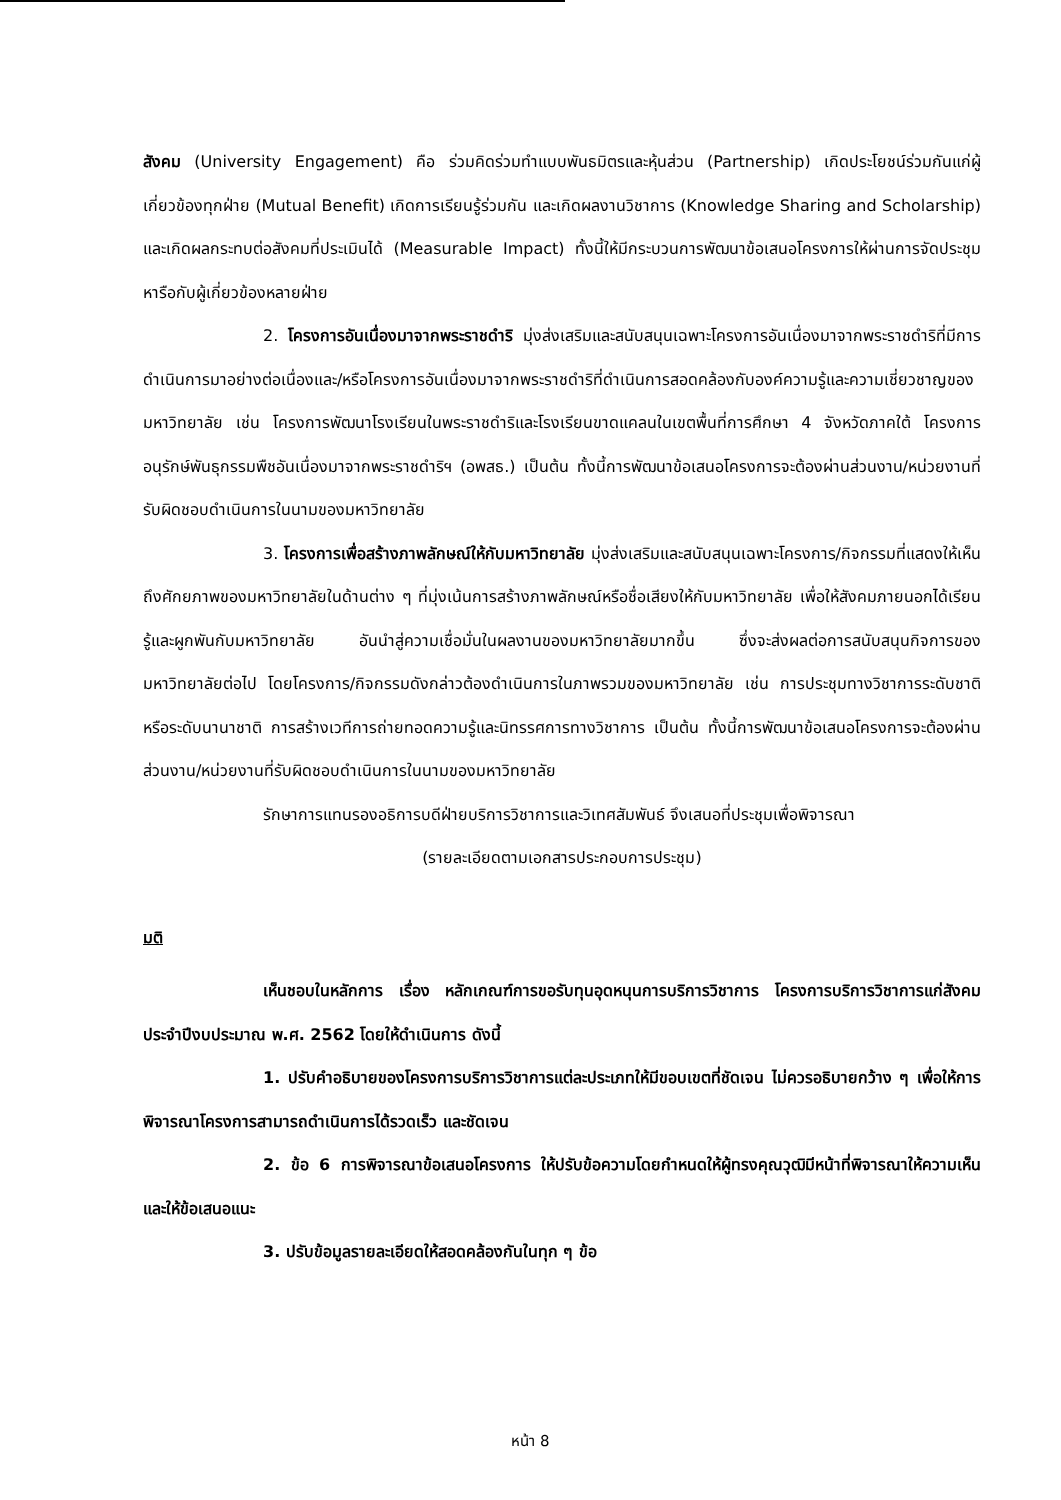สังคม (University Engagement) คือ ร่วมคิดร่วมทำแบบพันธมิตรและหุ้นส่วน (Partnership) เกิดประโยชน์ร่วมกันแก่ผู้เกี่ยวข้องทุกฝ่าย (Mutual Benefit) เกิดการเรียนรู้ร่วมกัน และเกิดผลงานวิชาการ (Knowledge Sharing and Scholarship) และเกิดผลกระทบต่อสังคมที่ประเมินได้ (Measurable Impact) ทั้งนี้ให้มีกระบวนการพัฒนาข้อเสนอโครงการให้ผ่านการจัดประชุมหารือกับผู้เกี่ยวข้องหลายฝ่าย
2. โครงการอันเนื่องมาจากพระราชดำริ มุ่งส่งเสริมและสนับสนุนเฉพาะโครงการอันเนื่องมาจากพระราชดำริที่มีการดำเนินการมาอย่างต่อเนื่องและ/หรือโครงการอันเนื่องมาจากพระราชดำริที่ดำเนินการสอดคล้องกับองค์ความรู้และความเชี่ยวชาญของมหาวิทยาลัย เช่น โครงการพัฒนาโรงเรียนในพระราชดำริและโรงเรียนขาดแคลนในเขตพื้นที่การศึกษา 4 จังหวัดภาคใต้ โครงการอนุรักษ์พันธุกรรมพืชอันเนื่องมาจากพระราชดำริฯ (อพสธ.) เป็นต้น ทั้งนี้การพัฒนาข้อเสนอโครงการจะต้องผ่านส่วนงาน/หน่วยงานที่รับผิดชอบดำเนินการในนามของมหาวิทยาลัย
3. โครงการเพื่อสร้างภาพลักษณ์ให้กับมหาวิทยาลัย มุ่งส่งเสริมและสนับสนุนเฉพาะโครงการ/กิจกรรมที่แสดงให้เห็นถึงศักยภาพของมหาวิทยาลัยในด้านต่าง ๆ ที่มุ่งเน้นการสร้างภาพลักษณ์หรือชื่อเสียงให้กับมหาวิทยาลัย เพื่อให้สังคมภายนอกได้เรียนรู้และผูกพันกับมหาวิทยาลัย อันนำสู่ความเชื่อมั่นในผลงานของมหาวิทยาลัยมากขึ้น ซึ่งจะส่งผลต่อการสนับสนุนกิจการของมหาวิทยาลัยต่อไป โดยโครงการ/กิจกรรมดังกล่าวต้องดำเนินการในภาพรวมของมหาวิทยาลัย เช่น การประชุมทางวิชาการระดับชาติหรือระดับนานาชาติ การสร้างเวทีการถ่ายทอดความรู้และนิทรรศการทางวิชาการ เป็นต้น ทั้งนี้การพัฒนาข้อเสนอโครงการจะต้องผ่านส่วนงาน/หน่วยงานที่รับผิดชอบดำเนินการในนามของมหาวิทยาลัย
รักษาการแทนรองอธิการบดีฝ่ายบริการวิชาการและวิเทศสัมพันธ์ จึงเสนอที่ประชุมเพื่อพิจารณา
(รายละเอียดตามเอกสารประกอบการประชุม)
มติ
เห็นชอบในหลักการ เรื่อง หลักเกณฑ์การขอรับทุนอุดหนุนการบริการวิชาการ โครงการบริการวิชาการแก่สังคม ประจำปีงบประมาณ พ.ศ. 2562 โดยให้ดำเนินการ ดังนี้
1. ปรับคำอธิบายของโครงการบริการวิชาการแต่ละประเภทให้มีขอบเขตที่ชัดเจน ไม่ควรอธิบายกว้าง ๆ เพื่อให้การพิจารณาโครงการสามารถดำเนินการได้รวดเร็ว และชัดเจน
2. ข้อ 6 การพิจารณาข้อเสนอโครงการ ให้ปรับข้อความโดยกำหนดให้ผู้ทรงคุณวุฒิมีหน้าที่พิจารณาให้ความเห็นและให้ข้อเสนอแนะ
3. ปรับข้อมูลรายละเอียดให้สอดคล้องกันในทุก ๆ ข้อ
หน้า 8